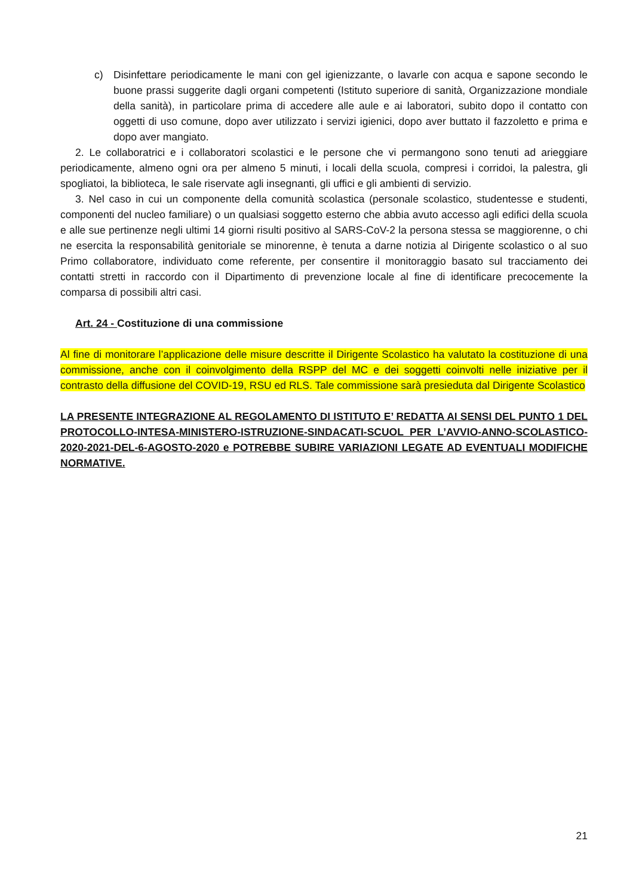c) Disinfettare periodicamente le mani con gel igienizzante, o lavarle con acqua e sapone secondo le buone prassi suggerite dagli organi competenti (Istituto superiore di sanità, Organizzazione mondiale della sanità), in particolare prima di accedere alle aule e ai laboratori, subito dopo il contatto con oggetti di uso comune, dopo aver utilizzato i servizi igienici, dopo aver buttato il fazzoletto e prima e dopo aver mangiato.
2. Le collaboratrici e i collaboratori scolastici e le persone che vi permangono sono tenuti ad arieggiare periodicamente, almeno ogni ora per almeno 5 minuti, i locali della scuola, compresi i corridoi, la palestra, gli spogliatoi, la biblioteca, le sale riservate agli insegnanti, gli uffici e gli ambienti di servizio.
3. Nel caso in cui un componente della comunità scolastica (personale scolastico, studentesse e studenti, componenti del nucleo familiare) o un qualsiasi soggetto esterno che abbia avuto accesso agli edifici della scuola e alle sue pertinenze negli ultimi 14 giorni risulti positivo al SARS-CoV-2 la persona stessa se maggiorenne, o chi ne esercita la responsabilità genitoriale se minorenne, è tenuta a darne notizia al Dirigente scolastico o al suo Primo collaboratore, individuato come referente, per consentire il monitoraggio basato sul tracciamento dei contatti stretti in raccordo con il Dipartimento di prevenzione locale al fine di identificare precocemente la comparsa di possibili altri casi.
Art. 24 - Costituzione di una commissione
Al fine di monitorare l’applicazione delle misure descritte il Dirigente Scolastico ha valutato la costituzione di una commissione, anche con il coinvolgimento della RSPP del MC e dei soggetti coinvolti nelle iniziative per il contrasto della diffusione del COVID-19, RSU ed RLS. Tale commissione sarà presieduta dal Dirigente Scolastico
LA PRESENTE INTEGRAZIONE AL REGOLAMENTO DI ISTITUTO E’ REDATTA AI SENSI DEL PUNTO 1 DEL PROTOCOLLO-INTESA-MINISTERO-ISTRUZIONE-SINDACATI-SCUOL PER L’AVVIO-ANNO-SCOLASTICO-2020-2021-DEL-6-AGOSTO-2020 e POTREBBE SUBIRE VARIAZIONI LEGATE AD EVENTUALI MODIFICHE NORMATIVE.
21